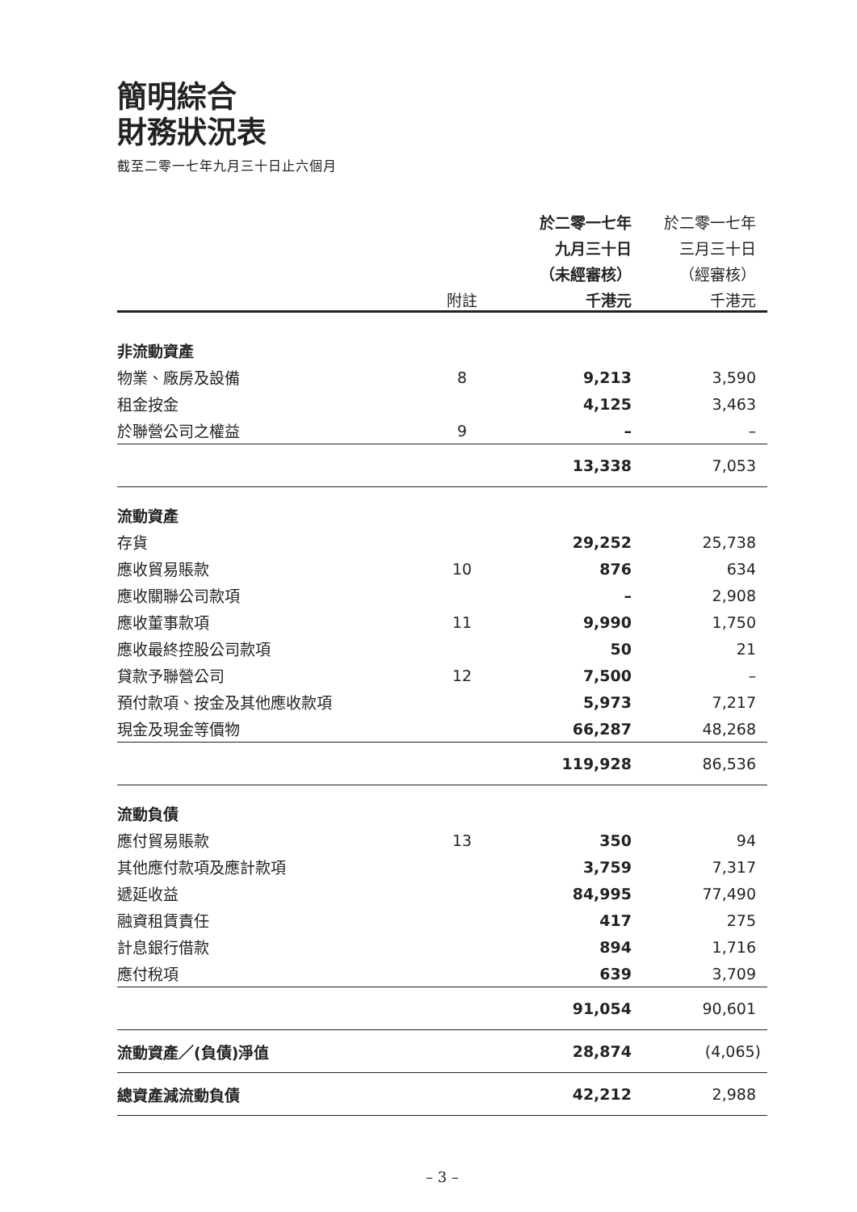簡明綜合
財務狀況表
截至二零一七年九月三十日止六個月
| | | 於二零一七年 | 於二零一七年 |
| | | 九月三十日 | 三月三十日 |
| | | （未經審核） | （經審核） |
| | 附註 | 千港元 | 千港元 |
| 非流動資產 | | | |
| 物業、廠房及設備 | 8 | 9,213 | 3,590 |
| 租金按金 | | 4,125 | 3,463 |
| 於聯營公司之權益 | 9 | – | – |
| | | 13,338 | 7,053 |
| 流動資產 | | | |
| 存貨 | | 29,252 | 25,738 |
| 應收貿易賬款 | 10 | 876 | 634 |
| 應收關聯公司款項 | | – | 2,908 |
| 應收董事款項 | 11 | 9,990 | 1,750 |
| 應收最終控股公司款項 | | 50 | 21 |
| 貸款予聯營公司 | 12 | 7,500 | – |
| 預付款項、按金及其他應收款項 | | 5,973 | 7,217 |
| 現金及現金等價物 | | 66,287 | 48,268 |
| | | 119,928 | 86,536 |
| 流動負債 | | | |
| 應付貿易賬款 | 13 | 350 | 94 |
| 其他應付款項及應計款項 | | 3,759 | 7,317 |
| 遞延收益 | | 84,995 | 77,490 |
| 融資租賃責任 | | 417 | 275 |
| 計息銀行借款 | | 894 | 1,716 |
| 應付稅項 | | 639 | 3,709 |
| | | 91,054 | 90,601 |
| 流動資產／(負債)淨值 | | 28,874 | (4,065) |
| 總資產減流動負債 | | 42,212 | 2,988 |
– 3 –